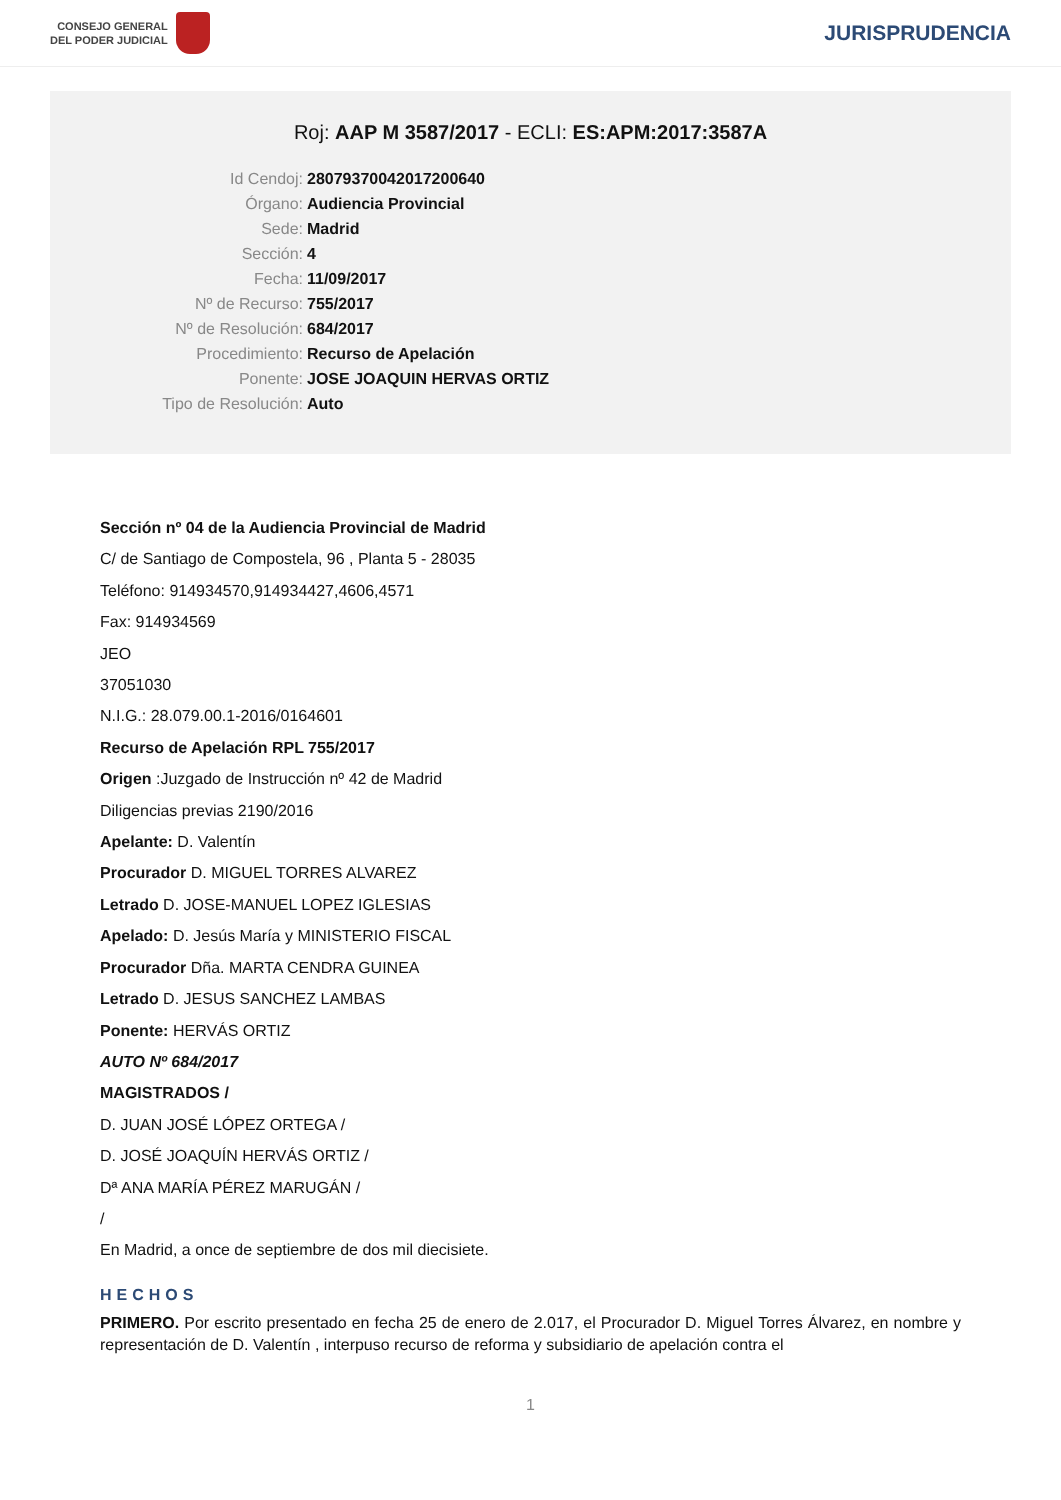CONSEJO GENERAL
DEL PODER JUDICIAL
JURISPRUDENCIA
Roj: AAP M 3587/2017 - ECLI: ES:APM:2017:3587A
Id Cendoj: 28079370042017200640
Órgano: Audiencia Provincial
Sede: Madrid
Sección: 4
Fecha: 11/09/2017
Nº de Recurso: 755/2017
Nº de Resolución: 684/2017
Procedimiento: Recurso de Apelación
Ponente: JOSE JOAQUIN HERVAS ORTIZ
Tipo de Resolución: Auto
Sección nº 04 de la Audiencia Provincial de Madrid
C/ de Santiago de Compostela, 96 , Planta 5 - 28035
Teléfono: 914934570,914934427,4606,4571
Fax: 914934569
JEO
37051030
N.I.G.: 28.079.00.1-2016/0164601
Recurso de Apelación RPL 755/2017
Origen :Juzgado de Instrucción nº 42 de Madrid
Diligencias previas 2190/2016
Apelante: D. Valentín
Procurador D. MIGUEL TORRES ALVAREZ
Letrado D. JOSE-MANUEL LOPEZ IGLESIAS
Apelado: D. Jesús María y MINISTERIO FISCAL
Procurador Dña. MARTA CENDRA GUINEA
Letrado D. JESUS SANCHEZ LAMBAS
Ponente: HERVÁS ORTIZ
AUTO Nº 684/2017
MAGISTRADOS /
D. JUAN JOSÉ LÓPEZ ORTEGA /
D. JOSÉ JOAQUÍN HERVÁS ORTIZ /
Dª ANA MARÍA PÉREZ MARUGÁN /
/
En Madrid, a once de septiembre de dos mil diecisiete.
HECHOS
PRIMERO. Por escrito presentado en fecha 25 de enero de 2.017, el Procurador D. Miguel Torres Álvarez, en nombre y representación de D. Valentín , interpuso recurso de reforma y subsidiario de apelación contra el
1